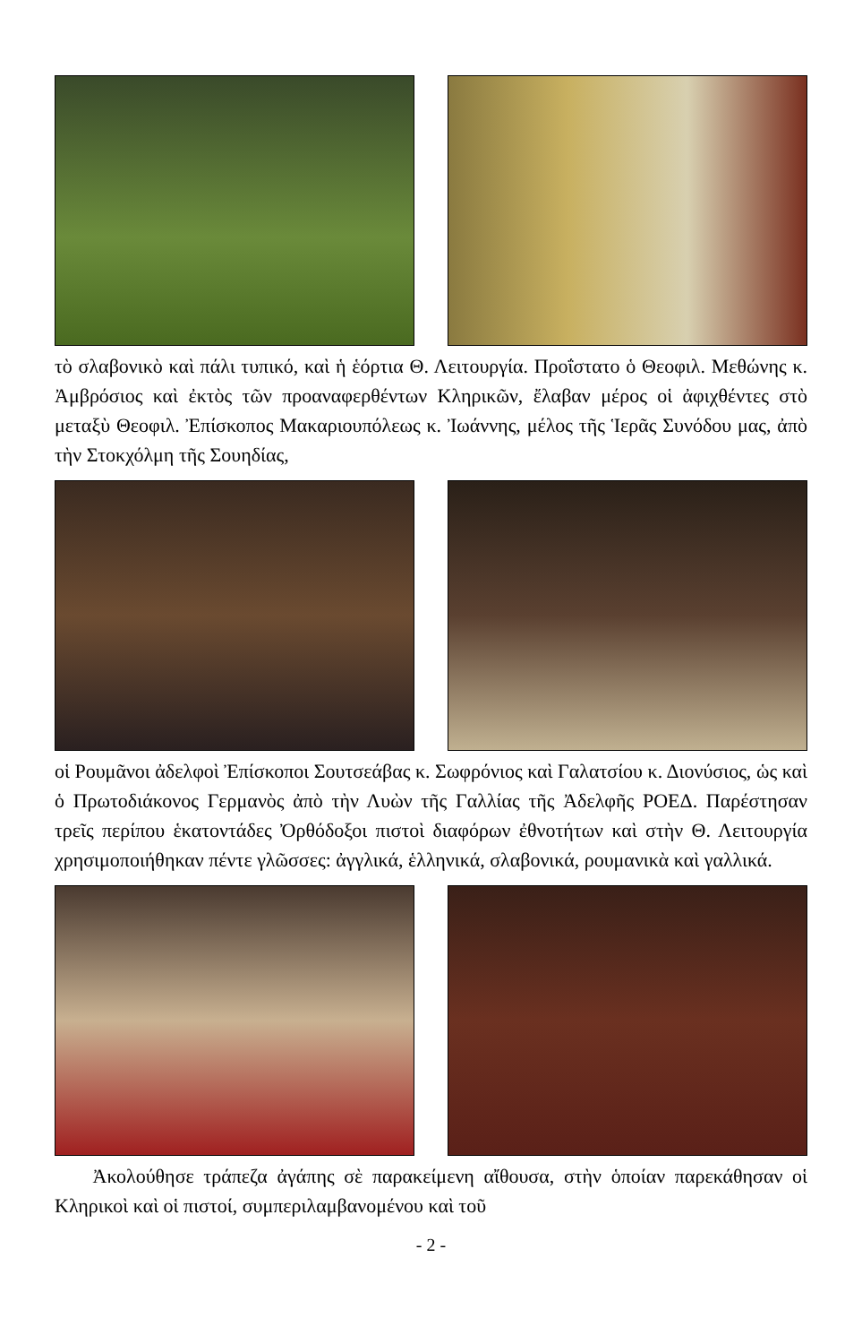τὸ σλαβονικὸ καὶ πάλι τυπικό, καὶ ἡ ἑόρτια Θ. Λειτουργία. Προΐστατο ὁ Θεοφιλ. Μεθώνης κ. Ἀμβρόσιος καὶ ἐκτὸς τῶν προαναφερθέντων Κληρικῶν, ἔλαβαν μέρος οἱ ἀφιχθέντες στὸ μεταξὺ Θεοφιλ. Ἐπίσκοπος Μακαριουπόλεως κ. Ἰωάννης, μέλος τῆς Ἱερᾶς Συνόδου μας, ἀπὸ τὴν Στοκχόλμη τῆς Σουηδίας,
οἱ Ρουμᾶνοι ἀδελφοὶ Ἐπίσκοποι Σουτσεάβας κ. Σωφρόνιος καὶ Γαλατσίου κ. Διονύσιος, ὡς καὶ ὁ Πρωτοδιάκονος Γερμανὸς ἀπὸ τὴν Λυὼν τῆς Γαλλίας τῆς Ἀδελφῆς ΡΟΕΔ. Παρέστησαν τρεῖς περίπου ἑκατοντάδες Ὀρθόδοξοι πιστοὶ διαφόρων ἐθνοτήτων καὶ στὴν Θ. Λειτουργία χρησιμοποιήθηκαν πέντε γλῶσσες: ἀγγλικά, ἑλληνικά, σλαβονικά, ρουμανικὰ καὶ γαλλικά.
Ἀκολούθησε τράπεζα ἀγάπης σὲ παρακείμενη αἴθουσα, στὴν ὁποίαν παρεκάθησαν οἱ Κληρικοὶ καὶ οἱ πιστοί, συμπεριλαμβανομένου καὶ τοῦ
- 2 -